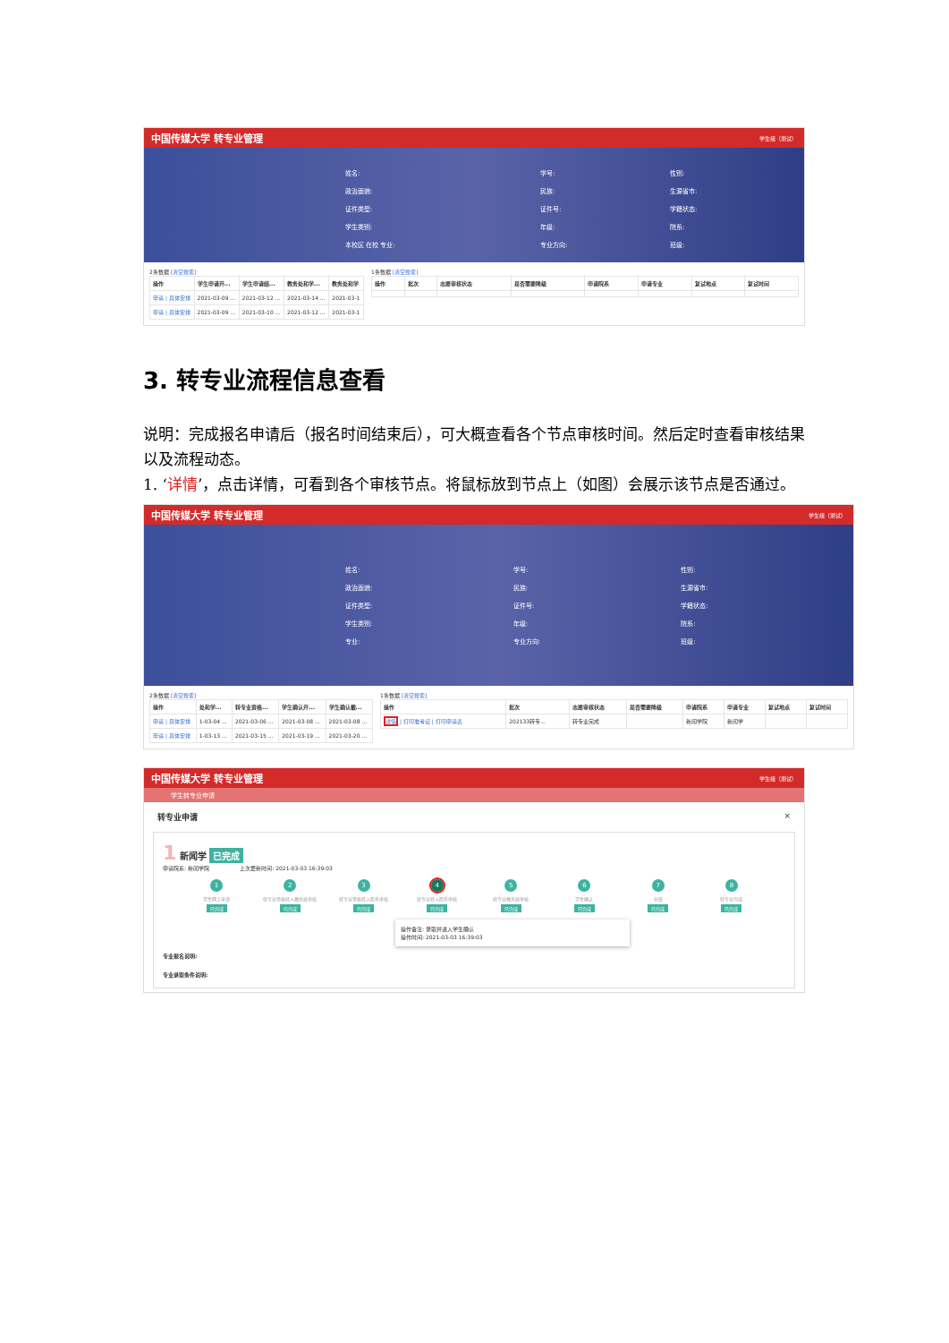中国传媒大学 转专业管理 学生组（测试）
| 姓名: | | 学号: | | 性别: | |
| 政治面貌: | | 民族: | | 生源省市: | |
| 证件类型: | | 证件号: | | 学籍状态: | |
| 学生类别: | | 年级: | | 院系: | |
| 本校区 在校 专业: | | 专业方向: | | 班级: | |
2条数据 [清空搜索]
| 操作 | 学生申请开... | 学生申请结... | 教务处和学... | 教务处和学 |
| --- | --- | --- | --- | --- |
| 申请 / 具体安排 | 2021-03-09 ... | 2021-03-12 ... | 2021-03-14 ... | 2021-03-1 |
| 申请 / 具体安排 | 2021-03-09 ... | 2021-03-10 ... | 2021-03-12 ... | 2021-03-1 |
1条数据 [清空搜索]
| 操作 | 批次 | 志愿审核状态 | 是否需要降级 | 申请院系 | 申请专业 | 复试地点 | 复试时间 |
| --- | --- | --- | --- | --- | --- | --- | --- |
3. 转专业流程信息查看
说明：完成报名申请后（报名时间结束后），可大概查看各个节点审核时间。然后定时查看审核结果以及流程动态。
1. ‘详情’，点击详情，可看到各个审核节点。将鼠标放到节点上（如图）会展示该节点是否通过。
中国传媒大学 转专业管理 学生组（测试）
| 姓名: | | 学号: | | 性别: | |
| 政治面貌: | | 民族: | | 生源省市: | |
| 证件类型: | | 证件号: | | 学籍状态: | |
| 学生类别: | | 年级: | | 院系: | |
| 专业: | | 专业方向: | | 班级: | |
2条数据 [清空搜索]
| 操作 | 处和学... | 转专业资格... | 学生确认开... | 学生确认截... |
| --- | --- | --- | --- | --- |
| 申请 / 具体安排 | 1-03-04 ... | 2021-03-06 ... | 2021-03-08 ... | 2021-03-08 ... |
| 申请 / 具体安排 | 1-03-13 ... | 2021-03-15 ... | 2021-03-19 ... | 2021-03-20 ... |
1条数据 [清空搜索]
| 操作 | 批次 | 志愿审核状态 | 是否需要降级 | 申请院系 | 申请专业 | 复试地点 | 复试时间 |
| --- | --- | --- | --- | --- | --- | --- | --- |
| 详情 / 打印准考证 / 打印申请表 | 202133转专... | 转专业完成 | | 新闻学院 | 新闻学 | | |
中国传媒大学 转专业管理 学生组（测试）
学生转专业申请
转专业申请 ×
1 新闻学 已完成
申请院系: 新闻学院 上次更新时间: 2021-03-03 16:39:03
1
学生网上申请
已完成
2
转专业资格转入教务处审核
已完成
3
转专业资格转入院系审核
已完成
4
转专业转入院系审核
已完成
5
转专业教务处审核
已完成
6
学生确认
已完成
7
分班
已完成
8
转专业完成
已完成
操作备注: 录取并进入学生确认
操作时间: 2021-03-03 16:39:03
专业报名说明:
专业录取条件说明: